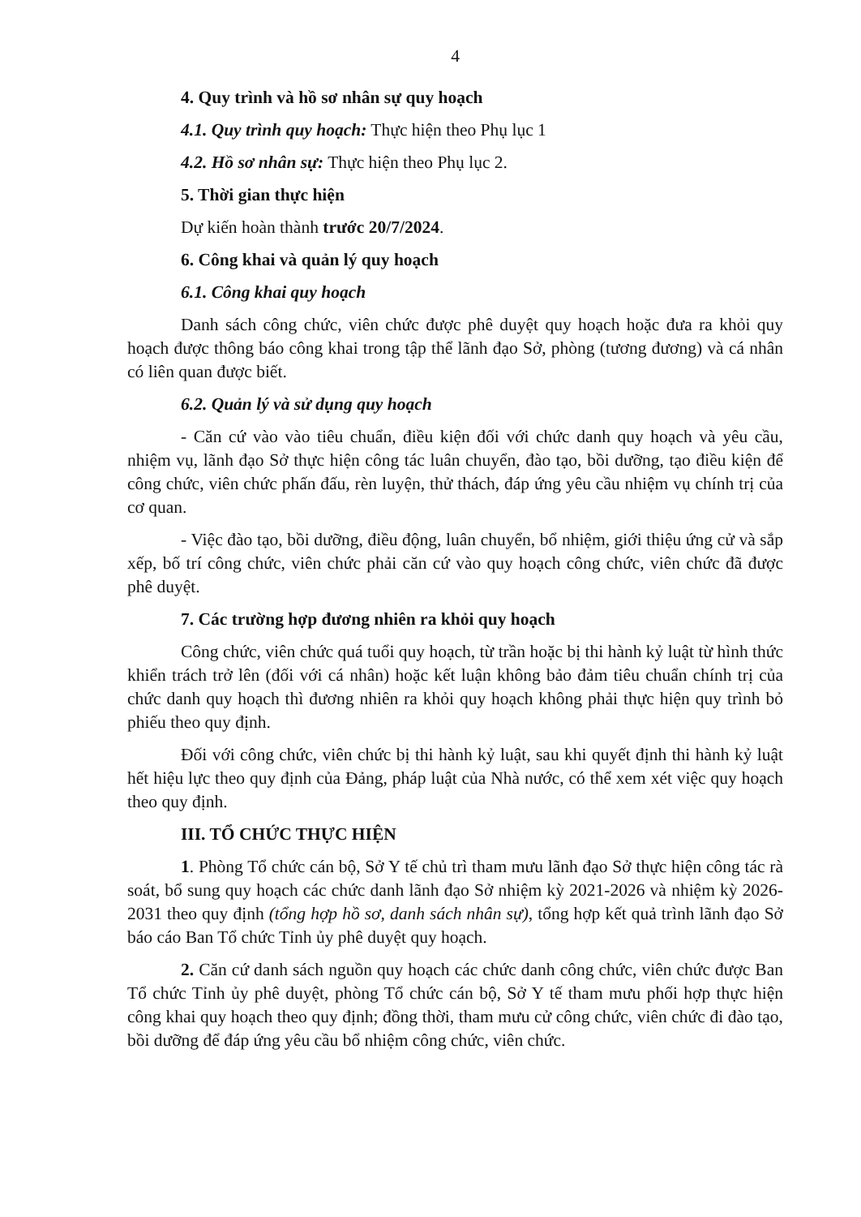4
4. Quy trình và hồ sơ nhân sự quy hoạch
4.1. Quy trình quy hoạch: Thực hiện theo Phụ lục 1
4.2. Hồ sơ nhân sự: Thực hiện theo Phụ lục 2.
5. Thời gian thực hiện
Dự kiến hoàn thành trước 20/7/2024.
6. Công khai và quản lý quy hoạch
6.1. Công khai quy hoạch
Danh sách công chức, viên chức được phê duyệt quy hoạch hoặc đưa ra khỏi quy hoạch được thông báo công khai trong tập thể lãnh đạo Sở, phòng (tương đương) và cá nhân có liên quan được biết.
6.2. Quản lý và sử dụng quy hoạch
- Căn cứ vào vào tiêu chuẩn, điều kiện đối với chức danh quy hoạch và yêu cầu, nhiệm vụ, lãnh đạo Sở thực hiện công tác luân chuyển, đào tạo, bồi dưỡng, tạo điều kiện để công chức, viên chức phấn đấu, rèn luyện, thử thách, đáp ứng yêu cầu nhiệm vụ chính trị của cơ quan.
- Việc đào tạo, bồi dưỡng, điều động, luân chuyển, bổ nhiệm, giới thiệu ứng cử và sắp xếp, bố trí công chức, viên chức phải căn cứ vào quy hoạch công chức, viên chức đã được phê duyệt.
7. Các trường hợp đương nhiên ra khỏi quy hoạch
Công chức, viên chức quá tuổi quy hoạch, từ trần hoặc bị thi hành kỷ luật từ hình thức khiển trách trở lên (đối với cá nhân) hoặc kết luận không bảo đảm tiêu chuẩn chính trị của chức danh quy hoạch thì đương nhiên ra khỏi quy hoạch không phải thực hiện quy trình bỏ phiếu theo quy định.
Đối với công chức, viên chức bị thi hành kỷ luật, sau khi quyết định thi hành kỷ luật hết hiệu lực theo quy định của Đảng, pháp luật của Nhà nước, có thể xem xét việc quy hoạch theo quy định.
III. TỔ CHỨC THỰC HIỆN
1. Phòng Tổ chức cán bộ, Sở Y tế chủ trì tham mưu lãnh đạo Sở thực hiện công tác rà soát, bổ sung quy hoạch các chức danh lãnh đạo Sở nhiệm kỳ 2021-2026 và nhiệm kỳ 2026-2031 theo quy định (tổng hợp hồ sơ, danh sách nhân sự), tổng hợp kết quả trình lãnh đạo Sở báo cáo Ban Tổ chức Tỉnh ủy phê duyệt quy hoạch.
2. Căn cứ danh sách nguồn quy hoạch các chức danh công chức, viên chức được Ban Tổ chức Tỉnh ủy phê duyệt, phòng Tổ chức cán bộ, Sở Y tế tham mưu phối hợp thực hiện công khai quy hoạch theo quy định; đồng thời, tham mưu cử công chức, viên chức đi đào tạo, bồi dưỡng để đáp ứng yêu cầu bổ nhiệm công chức, viên chức.